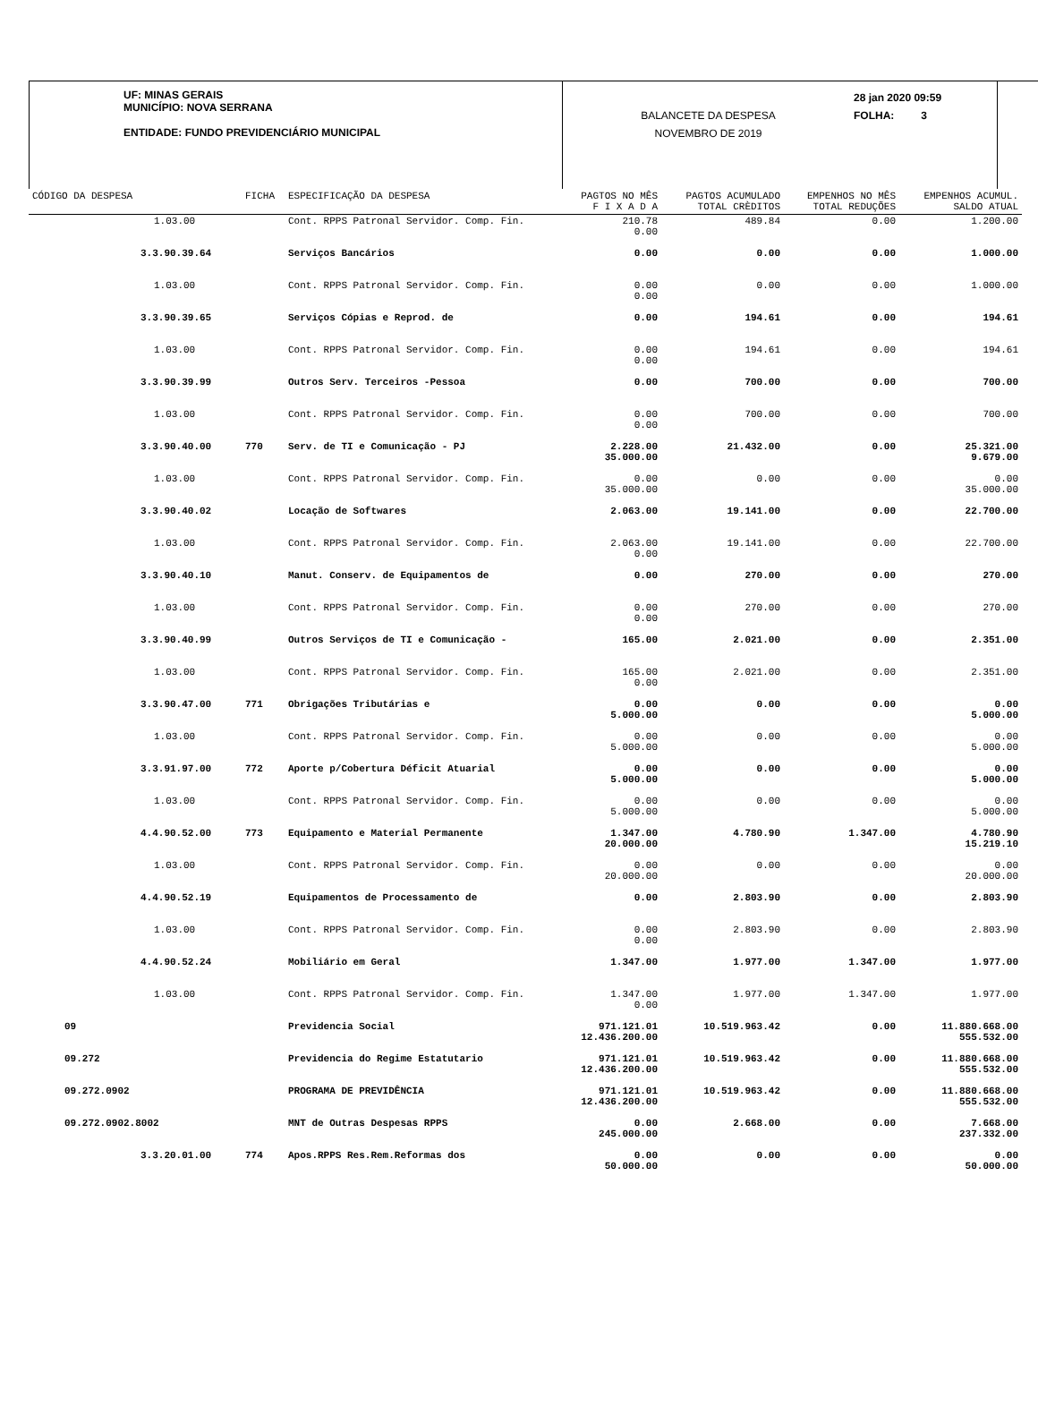UF: MINAS GERAIS
MUNICÍPIO: NOVA SERRANA
ENTIDADE: FUNDO PREVIDENCIÁRIO MUNICIPAL
BALANCETE DA DESPESA
NOVEMBRO DE 2019
28 jan 2020 09:59
FOLHA: 3
| CÓDIGO DA DESPESA | FICHA | ESPECIFICAÇÃO DA DESPESA | PAGTOS NO MÊS F I X A D A | PAGTOS ACUMULADO TOTAL CRÈDITOS | EMPENHOS NO MÊS TOTAL REDUÇÕES | EMPENHOS ACUMUL. SALDO ATUAL |
| --- | --- | --- | --- | --- | --- | --- |
| 1.03.00 | | Cont. RPPS Patronal Servidor. Comp. Fin. | 210.78 0.00 | 489.84 | 0.00 | 1.200.00 |
| 3.3.90.39.64 | | Serviços Bancários | 0.00 | 0.00 | 0.00 | 1.000.00 |
| 1.03.00 | | Cont. RPPS Patronal Servidor. Comp. Fin. | 0.00 0.00 | 0.00 | 0.00 | 1.000.00 |
| 3.3.90.39.65 | | Serviços Cópias e Reprod. de | 0.00 | 194.61 | 0.00 | 194.61 |
| 1.03.00 | | Cont. RPPS Patronal Servidor. Comp. Fin. | 0.00 0.00 | 194.61 | 0.00 | 194.61 |
| 3.3.90.39.99 | | Outros Serv. Terceiros -Pessoa | 0.00 | 700.00 | 0.00 | 700.00 |
| 1.03.00 | | Cont. RPPS Patronal Servidor. Comp. Fin. | 0.00 0.00 | 700.00 | 0.00 | 700.00 |
| 3.3.90.40.00 | 770 | Serv. de TI e Comunicação - PJ | 2.228.00 35.000.00 | 21.432.00 | 0.00 | 25.321.00 9.679.00 |
| 1.03.00 | | Cont. RPPS Patronal Servidor. Comp. Fin. | 0.00 35.000.00 | 0.00 | 0.00 | 0.00 35.000.00 |
| 3.3.90.40.02 | | Locação de Softwares | 2.063.00 | 19.141.00 | 0.00 | 22.700.00 |
| 1.03.00 | | Cont. RPPS Patronal Servidor. Comp. Fin. | 2.063.00 0.00 | 19.141.00 | 0.00 | 22.700.00 |
| 3.3.90.40.10 | | Manut. Conserv. de Equipamentos de | 0.00 | 270.00 | 0.00 | 270.00 |
| 1.03.00 | | Cont. RPPS Patronal Servidor. Comp. Fin. | 0.00 0.00 | 270.00 | 0.00 | 270.00 |
| 3.3.90.40.99 | | Outros Serviços de TI e Comunicação - | 165.00 | 2.021.00 | 0.00 | 2.351.00 |
| 1.03.00 | | Cont. RPPS Patronal Servidor. Comp. Fin. | 165.00 0.00 | 2.021.00 | 0.00 | 2.351.00 |
| 3.3.90.47.00 | 771 | Obrigações Tributárias e | 0.00 5.000.00 | 0.00 | 0.00 | 0.00 5.000.00 |
| 1.03.00 | | Cont. RPPS Patronal Servidor. Comp. Fin. | 0.00 5.000.00 | 0.00 | 0.00 | 0.00 5.000.00 |
| 3.3.91.97.00 | 772 | Aporte p/Cobertura Déficit Atuarial | 0.00 5.000.00 | 0.00 | 0.00 | 0.00 5.000.00 |
| 1.03.00 | | Cont. RPPS Patronal Servidor. Comp. Fin. | 0.00 5.000.00 | 0.00 | 0.00 | 0.00 5.000.00 |
| 4.4.90.52.00 | 773 | Equipamento e Material Permanente | 1.347.00 20.000.00 | 4.780.90 | 1.347.00 | 4.780.90 15.219.10 |
| 1.03.00 | | Cont. RPPS Patronal Servidor. Comp. Fin. | 0.00 20.000.00 | 0.00 | 0.00 | 0.00 20.000.00 |
| 4.4.90.52.19 | | Equipamentos de Processamento de | 0.00 | 2.803.90 | 0.00 | 2.803.90 |
| 1.03.00 | | Cont. RPPS Patronal Servidor. Comp. Fin. | 0.00 0.00 | 2.803.90 | 0.00 | 2.803.90 |
| 4.4.90.52.24 | | Mobiliário em Geral | 1.347.00 | 1.977.00 | 1.347.00 | 1.977.00 |
| 1.03.00 | | Cont. RPPS Patronal Servidor. Comp. Fin. | 1.347.00 0.00 | 1.977.00 | 1.347.00 | 1.977.00 |
| 09 | | Previdencia Social | 971.121.01 12.436.200.00 | 10.519.963.42 | 0.00 | 11.880.668.00 555.532.00 |
| 09.272 | | Previdencia do Regime Estatutario | 971.121.01 12.436.200.00 | 10.519.963.42 | 0.00 | 11.880.668.00 555.532.00 |
| 09.272.0902 | | PROGRAMA DE PREVIDÊNCIA | 971.121.01 12.436.200.00 | 10.519.963.42 | 0.00 | 11.880.668.00 555.532.00 |
| 09.272.0902.8002 | | MNT de Outras Despesas RPPS | 0.00 245.000.00 | 2.668.00 | 0.00 | 7.668.00 237.332.00 |
| 3.3.20.01.00 | 774 | Apos.RPPS Res.Rem.Reformas dos | 0.00 50.000.00 | 0.00 | 0.00 | 0.00 50.000.00 |